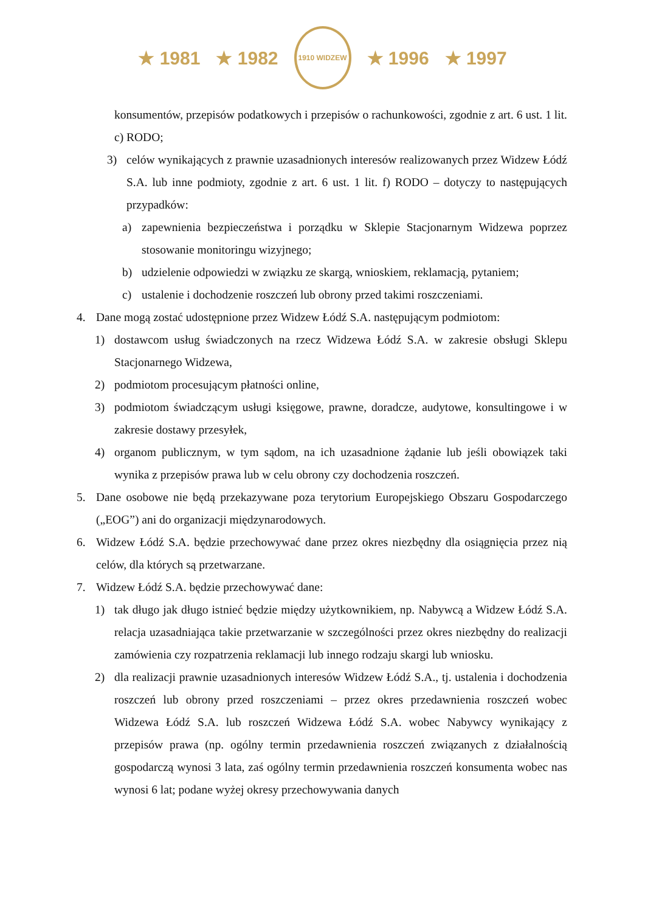★ 1981 ★ 1982
1910 WIDZEW
★ 1996 ★ 1997
konsumentów, przepisów podatkowych i przepisów o rachunkowości, zgodnie z art. 6 ust. 1 lit. c) RODO;
3) celów wynikających z prawnie uzasadnionych interesów realizowanych przez Widzew Łódź S.A. lub inne podmioty, zgodnie z art. 6 ust. 1 lit. f) RODO – dotyczy to następujących przypadków:
a) zapewnienia bezpieczeństwa i porządku w Sklepie Stacjonarnym Widzewa poprzez stosowanie monitoringu wizyjnego;
b) udzielenie odpowiedzi w związku ze skargą, wnioskiem, reklamacją, pytaniem;
c) ustalenie i dochodzenie roszczeń lub obrony przed takimi roszczeniami.
4. Dane mogą zostać udostępnione przez Widzew Łódź S.A. następującym podmiotom:
1) dostawcom usług świadczonych na rzecz Widzewa Łódź S.A. w zakresie obsługi Sklepu Stacjonarnego Widzewa,
2) podmiotom procesującym płatności online,
3) podmiotom świadczącym usługi księgowe, prawne, doradcze, audytowe, konsultingowe i w zakresie dostawy przesyłek,
4) organom publicznym, w tym sądom, na ich uzasadnione żądanie lub jeśli obowiązek taki wynika z przepisów prawa lub w celu obrony czy dochodzenia roszczeń.
5. Dane osobowe nie będą przekazywane poza terytorium Europejskiego Obszaru Gospodarczego („EOG”) ani do organizacji międzynarodowych.
6. Widzew Łódź S.A. będzie przechowywać dane przez okres niezbędny dla osiągnięcia przez nią celów, dla których są przetwarzane.
7. Widzew Łódź S.A. będzie przechowywać dane:
1) tak długo jak długo istnieć będzie między użytkownikiem, np. Nabywcą a Widzew Łódź S.A. relacja uzasadniająca takie przetwarzanie w szczególności przez okres niezbędny do realizacji zamówienia czy rozpatrzenia reklamacji lub innego rodzaju skargi lub wniosku.
2) dla realizacji prawnie uzasadnionych interesów Widzew Łódź S.A., tj. ustalenia i dochodzenia roszczeń lub obrony przed roszczeniami – przez okres przedawnienia roszczeń wobec Widzewa Łódź S.A. lub roszczeń Widzewa Łódź S.A. wobec Nabywcy wynikający z przepisów prawa (np. ogólny termin przedawnienia roszczeń związanych z działalnością gospodarczą wynosi 3 lata, zaś ogólny termin przedawnienia roszczeń konsumenta wobec nas wynosi 6 lat; podane wyżej okresy przechowywania danych